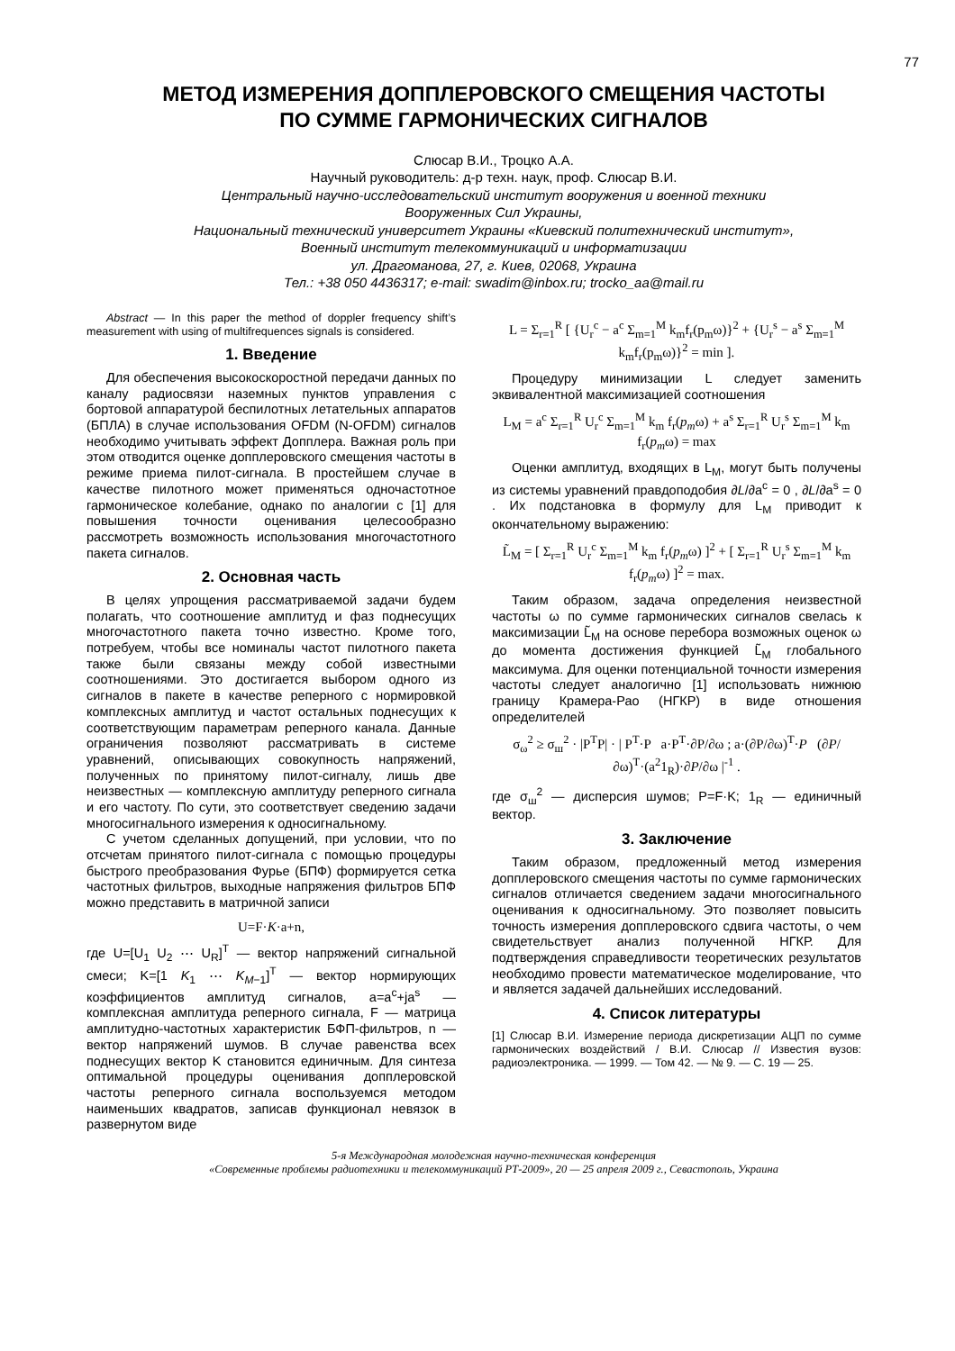77
МЕТОД ИЗМЕРЕНИЯ ДОППЛЕРОВСКОГО СМЕЩЕНИЯ ЧАСТОТЫ
ПО СУММЕ ГАРМОНИЧЕСКИХ СИГНАЛОВ
Слюсар В.И., Троцко А.А.
Научный руководитель: д-р техн. наук, проф. Слюсар В.И.
Центральный научно-исследовательский институт вооружения и военной техники
Вооруженных Сил Украины,
Национальный технический университет Украины «Киевский политехнический институт»,
Военный институт телекоммуникаций и информатизации
ул. Драгоманова, 27, г. Киев, 02068, Украина
Тел.: +38 050 4436317; e-mail: swadim@inbox.ru; trocko_aa@mail.ru
Abstract — In this paper the method of doppler frequency shift’s measurement with using of multifrequences signals is considered.
1. Введение
Для обеспечения высокоскоростной передачи данных по каналу радиосвязи наземных пунктов управления с бортовой аппаратурой беспилотных летательных аппаратов (БПЛА) в случае использования OFDM (N-OFDM) сигналов необходимо учитывать эффект Допплера. Важная роль при этом отводится оценке допплеровского смещения частоты в режиме приема пилот-сигнала. В простейшем случае в качестве пилотного может применяться одночастотное гармоническое колебание, однако по аналогии с [1] для повышения точности оценивания целесообразно рассмотреть возможность использования многочастотного пакета сигналов.
2. Основная часть
В целях упрощения рассматриваемой задачи будем полагать, что соотношение амплитуд и фаз поднесущих многочастотного пакета точно известно. Кроме того, потребуем, чтобы все номиналы частот пилотного пакета также были связаны между собой известными соотношениями. Это достигается выбором одного из сигналов в пакете в качестве реперного с нормировкой комплексных амплитуд и частот остальных поднесущих к соответствующим параметрам реперного канала. Данные ограничения позволяют рассматривать в системе уравнений, описывающих совокупность напряжений, полученных по принятому пилот-сигналу, лишь две неизвестных — комплексную амплитуду реперного сигнала и его частоту. По сути, это соответствует сведению задачи многосигнального измерения к односигнальному.
С учетом сделанных допущений, при условии, что по отсчетам принятого пилот-сигнала с помощью процедуры быстрого преобразования Фурье (БПФ) формируется сетка частотных фильтров, выходные напряжения фильтров БПФ можно представить в матричной записи
U=F·K·a+n,
где U=[U<sub>1</sub> U<sub>2</sub> ⋯ U<sub>R</sub>]<sup>T</sup> — вектор напряжений сигнальной смеси; K=[1 K<sub>1</sub> ⋯ K<sub>M−1</sub>]<sup>T</sup> — вектор нормирующих коэффициентов амплитуд сигналов, a=a<sup>c</sup>+ja<sup>s</sup> — комплексная амплитуда реперного сигнала, F — матрица амплитудно-частотных характеристик БФП-фильтров, n — вектор напряжений шумов. В случае равенства всех поднесущих вектор K становится единичным. Для синтеза оптимальной процедуры оценивания допплеровской частоты реперного сигнала воспользуемся методом наименьших квадратов, записав функционал невязок в развернутом виде
L = Σ<sub>r=1</sub><sup>R</sup> [ {U<sub>r</sub><sup>c</sup> − a<sup>c</sup> Σ<sub>m=1</sub><sup>M</sup> k<sub>m</sub>f<sub>r</sub>(p<sub>m</sub>ω)}<sup>2</sup> + {U<sub>r</sub><sup>s</sup> − a<sup>s</sup> Σ<sub>m=1</sub><sup>M</sup> k<sub>m</sub>f<sub>r</sub>(p<sub>m</sub>ω)}<sup>2</sup> = min ].
Процедуру минимизации L следует заменить эквивалентной максимизацией соотношения
L<sub>M</sub> = a<sup>c</sup> Σ<sub>r=1</sub><sup>R</sup> U<sub>r</sub><sup>c</sup> Σ<sub>m=1</sub><sup>M</sup> k<sub>m</sub> f<sub>r</sub>(p<sub>m</sub>ω) + a<sup>s</sup> Σ<sub>r=1</sub><sup>R</sup> U<sub>r</sub><sup>s</sup> Σ<sub>m=1</sub><sup>M</sup> k<sub>m</sub> f<sub>r</sub>(p<sub>m</sub>ω) = max
Оценки амплитуд, входящих в L<sub>M</sub>, могут быть получены из системы уравнений правдоподобия ∂L/∂a<sup>c</sup> = 0 , ∂L/∂a<sup>s</sup> = 0 . Их подстановка в формулу для L<sub>M</sub> приводит к окончательному выражению:
L̃<sub>M</sub> = [ Σ<sub>r=1</sub><sup>R</sup> U<sub>r</sub><sup>c</sup> Σ<sub>m=1</sub><sup>M</sup> k<sub>m</sub> f<sub>r</sub>(p<sub>m</sub>ω) ]<sup>2</sup> + [ Σ<sub>r=1</sub><sup>R</sup> U<sub>r</sub><sup>s</sup> Σ<sub>m=1</sub><sup>M</sup> k<sub>m</sub> f<sub>r</sub>(p<sub>m</sub>ω) ]<sup>2</sup> = max.
Таким образом, задача определения неизвестной частоты ω по сумме гармонических сигналов свелась к максимизации L̃<sub>M</sub> на основе перебора возможных оценок ω до момента достижения функцией L̃<sub>M</sub> глобального максимума. Для оценки потенциальной точности измерения частоты следует аналогично [1] использовать нижнюю границу Крамера-Рао (НГКР) в виде отношения определителей
σ<sub>ω</sub><sup>2</sup> ≥ σ<sub>ш</sub><sup>2</sup> · |P<sup>T</sup>P| · | P<sup>T</sup>·P a·P<sup>T</sup>·∂P/∂ω ; a·(∂P/∂ω)<sup>T</sup>·P (∂P/∂ω)<sup>T</sup>·(a<sup>2</sup>1<sub>R</sub>)·∂P/∂ω |<sup>-1</sup> .
где σ<sub>ш</sub><sup>2</sup> — дисперсия шумов; P=F·K; 1<sub>R</sub> — единичный вектор.
3. Заключение
Таким образом, предложенный метод измерения допплеровского смещения частоты по сумме гармонических сигналов отличается сведением задачи многосигнального оценивания к односигнальному. Это позволяет повысить точность измерения допплеровского сдвига частоты, о чем свидетельствует анализ полученной НГКР. Для подтверждения справедливости теоретических результатов необходимо провести математическое моделирование, что и является задачей дальнейших исследований.
4. Список литературы
[1] Слюсар В.И. Измерение периода дискретизации АЦП по сумме гармонических воздействий / В.И. Слюсар // Известия вузов: радиоэлектроника. — 1999. — Том 42. — № 9. — С. 19 — 25.
5-я Международная молодежная научно-техническая конференция
«Современные проблемы радиотехники и телекоммуникаций РТ-2009», 20 — 25 апреля 2009 г., Севастополь, Украина